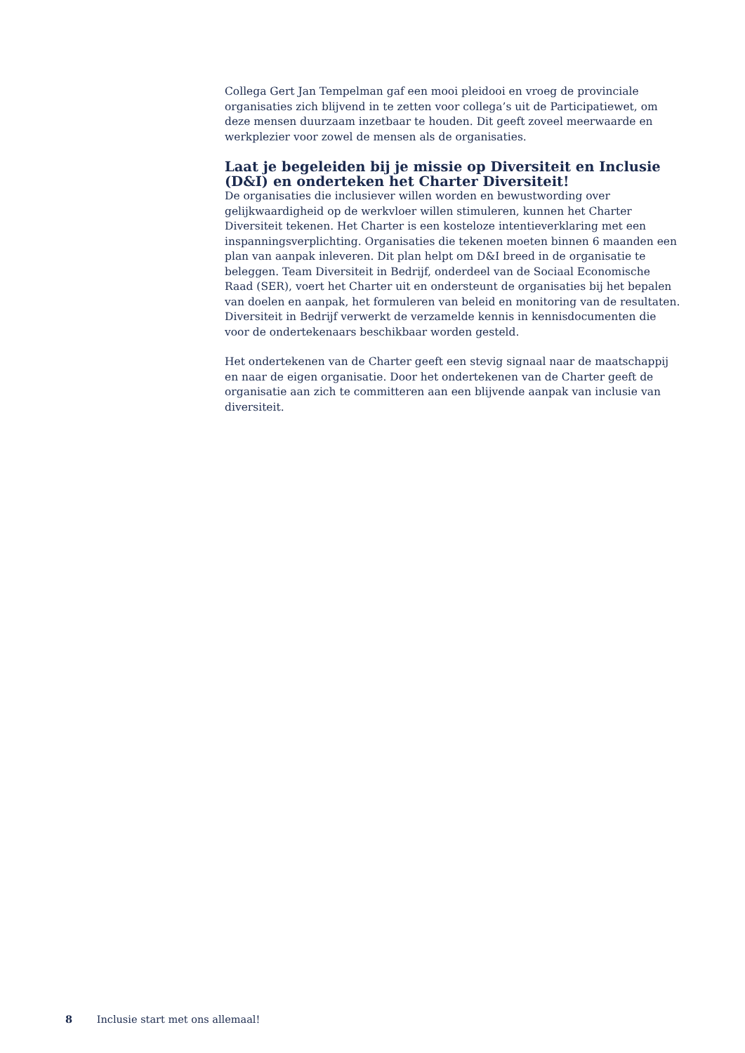Collega Gert Jan Tempelman gaf een mooi pleidooi en vroeg de provinciale organisaties zich blijvend in te zetten voor collega’s uit de Participatiewet, om deze mensen duurzaam inzetbaar te houden. Dit geeft zoveel meerwaarde en werkplezier voor zowel de mensen als de organisaties.
Laat je begeleiden bij je missie op Diversiteit en Inclusie (D&I) en onderteken het Charter Diversiteit!
De organisaties die inclusiever willen worden en bewustwording over gelijkwaardigheid op de werkvloer willen stimuleren, kunnen het Charter Diversiteit tekenen. Het Charter is een kosteloze intentieverklaring met een inspanningsverplichting. Organisaties die tekenen moeten binnen 6 maanden een plan van aanpak inleveren. Dit plan helpt om D&I breed in de organisatie te beleggen. Team Diversiteit in Bedrijf, onderdeel van de Sociaal Economische Raad (SER), voert het Charter uit en ondersteunt de organisaties bij het bepalen van doelen en aanpak, het formuleren van beleid en monitoring van de resultaten. Diversiteit in Bedrijf verwerkt de verzamelde kennis in kennisdocumenten die voor de ondertekenaars beschikbaar worden gesteld.
Het ondertekenen van de Charter geeft een stevig signaal naar de maatschappij en naar de eigen organisatie. Door het ondertekenen van de Charter geeft de organisatie aan zich te committeren aan een blijvende aanpak van inclusie van diversiteit.
8 Inclusie start met ons allemaal!